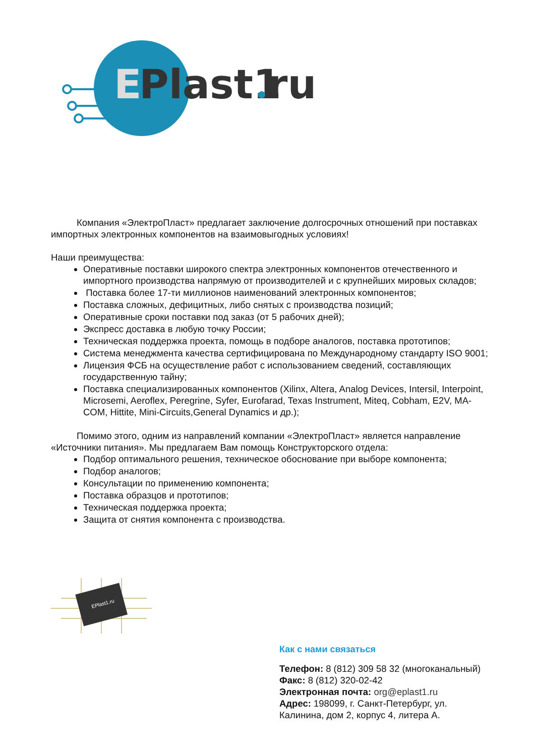E
Plast1
ru
Компания «ЭлектроПласт» предлагает заключение долгосрочных отношений при поставках импортных электронных компонентов на взаимовыгодных условиях!
Наши преимущества:
Оперативные поставки широкого спектра электронных компонентов отечественного и импортного производства напрямую от производителей и с крупнейших мировых складов;
Поставка более 17-ти миллионов наименований электронных компонентов;
Поставка сложных, дефицитных, либо снятых с производства позиций;
Оперативные сроки поставки под заказ (от 5 рабочих дней);
Экспресс доставка в любую точку России;
Техническая поддержка проекта, помощь в подборе аналогов, поставка прототипов;
Система менеджмента качества сертифицирована по Международному стандарту ISO 9001;
Лицензия ФСБ на осуществление работ с использованием сведений, составляющих государственную тайну;
Поставка специализированных компонентов (Xilinx, Altera, Analog Devices, Intersil, Interpoint, Microsemi, Aeroflex, Peregrine, Syfer, Eurofarad, Texas Instrument, Miteq, Cobham, E2V, MA-COM, Hittite, Mini-Circuits,General Dynamics и др.);
Помимо этого, одним из направлений компании «ЭлектроПласт» является направление «Источники питания». Мы предлагаем Вам помощь Конструкторского отдела:
Подбор оптимального решения, техническое обоснование при выборе компонента;
Подбор аналогов;
Консультации по применению компонента;
Поставка образцов и прототипов;
Техническая поддержка проекта;
Защита от снятия компонента с производства.
EPlast1.ru
Как с нами связаться
Телефон: 8 (812) 309 58 32 (многоканальный)
Факс: 8 (812) 320-02-42
Электронная почта: org@eplast1.ru
Адрес: 198099, г. Санкт-Петербург, ул. Калинина, дом 2, корпус 4, литера А.